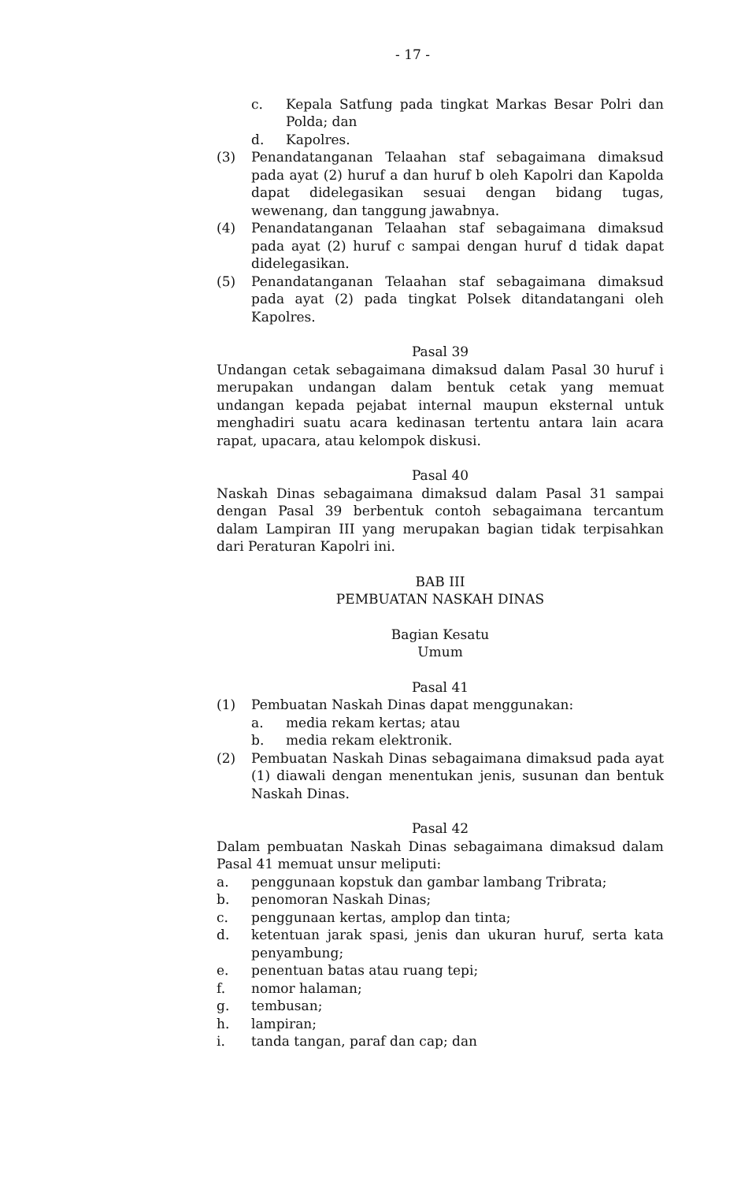- 17 -
c. Kepala Satfung pada tingkat Markas Besar Polri dan Polda; dan
d. Kapolres.
(3) Penandatanganan Telaahan staf sebagaimana dimaksud pada ayat (2) huruf a dan huruf b oleh Kapolri dan Kapolda dapat didelegasikan sesuai dengan bidang tugas, wewenang, dan tanggung jawabnya.
(4) Penandatanganan Telaahan staf sebagaimana dimaksud pada ayat (2) huruf c sampai dengan huruf d tidak dapat didelegasikan.
(5) Penandatanganan Telaahan staf sebagaimana dimaksud pada ayat (2) pada tingkat Polsek ditandatangani oleh Kapolres.
Pasal 39
Undangan cetak sebagaimana dimaksud dalam Pasal 30 huruf i merupakan undangan dalam bentuk cetak yang memuat undangan kepada pejabat internal maupun eksternal untuk menghadiri suatu acara kedinasan tertentu antara lain acara rapat, upacara, atau kelompok diskusi.
Pasal 40
Naskah Dinas sebagaimana dimaksud dalam Pasal 31 sampai dengan Pasal 39 berbentuk contoh sebagaimana tercantum dalam Lampiran III yang merupakan bagian tidak terpisahkan dari Peraturan Kapolri ini.
BAB III
PEMBUATAN NASKAH DINAS
Bagian Kesatu
Umum
Pasal 41
(1) Pembuatan Naskah Dinas dapat menggunakan:
a. media rekam kertas; atau
b. media rekam elektronik.
(2) Pembuatan Naskah Dinas sebagaimana dimaksud pada ayat (1) diawali dengan menentukan jenis, susunan dan bentuk Naskah Dinas.
Pasal 42
Dalam pembuatan Naskah Dinas sebagaimana dimaksud dalam Pasal 41 memuat unsur meliputi:
a. penggunaan kopstuk dan gambar lambang Tribrata;
b. penomoran Naskah Dinas;
c. penggunaan kertas, amplop dan tinta;
d. ketentuan jarak spasi, jenis dan ukuran huruf, serta kata penyambung;
e. penentuan batas atau ruang tepi;
f. nomor halaman;
g. tembusan;
h. lampiran;
i. tanda tangan, paraf dan cap; dan